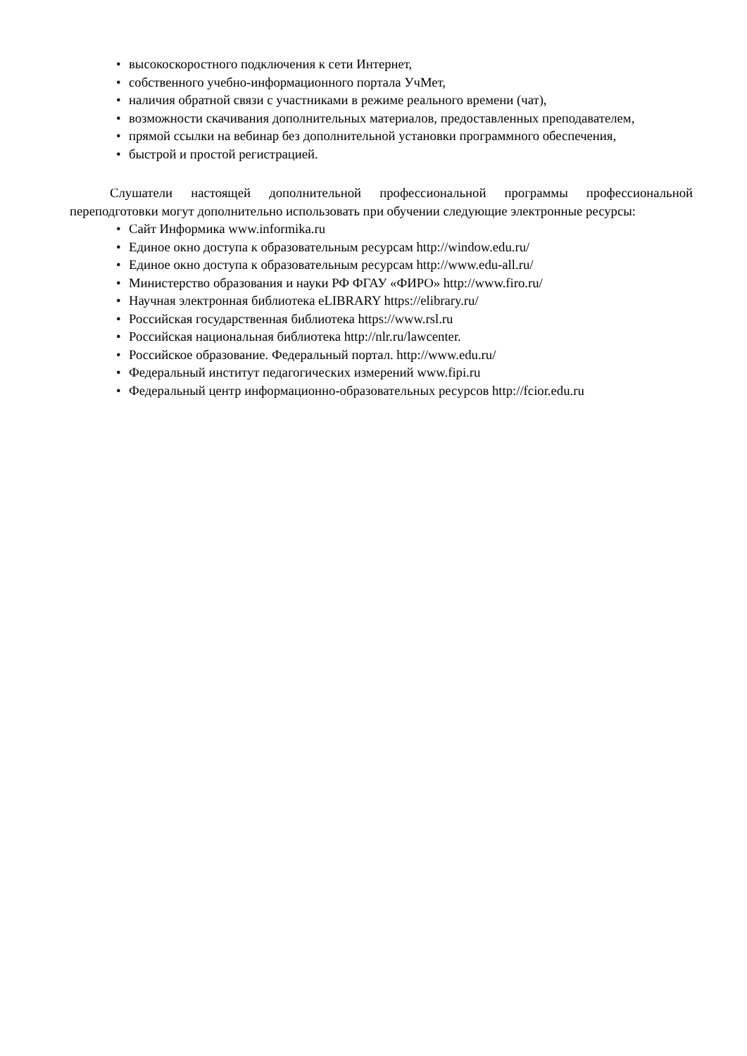• высокоскоростного подключения к сети Интернет,
• собственного учебно-информационного портала УчМет,
• наличия обратной связи с участниками в режиме реального времени (чат),
• возможности скачивания дополнительных материалов, предоставленных преподавателем,
• прямой ссылки на вебинар без дополнительной установки программного обеспечения,
• быстрой и простой регистрацией.
Слушатели настоящей дополнительной профессиональной программы профессиональной переподготовки могут дополнительно использовать при обучении следующие электронные ресурсы:
• Сайт Информика www.informika.ru
• Единое окно доступа к образовательным ресурсам http://window.edu.ru/
• Единое окно доступа к образовательным ресурсам http://www.edu-all.ru/
• Министерство образования и науки РФ ФГАУ «ФИРО» http://www.firo.ru/
• Научная электронная библиотека eLIBRARY https://elibrary.ru/
• Российская государственная библиотека https://www.rsl.ru
• Российская национальная библиотека http://nlr.ru/lawcenter.
• Российское образование. Федеральный портал. http://www.edu.ru/
• Федеральный институт педагогических измерений www.fipi.ru
• Федеральный центр информационно-образовательных ресурсов http://fcior.edu.ru